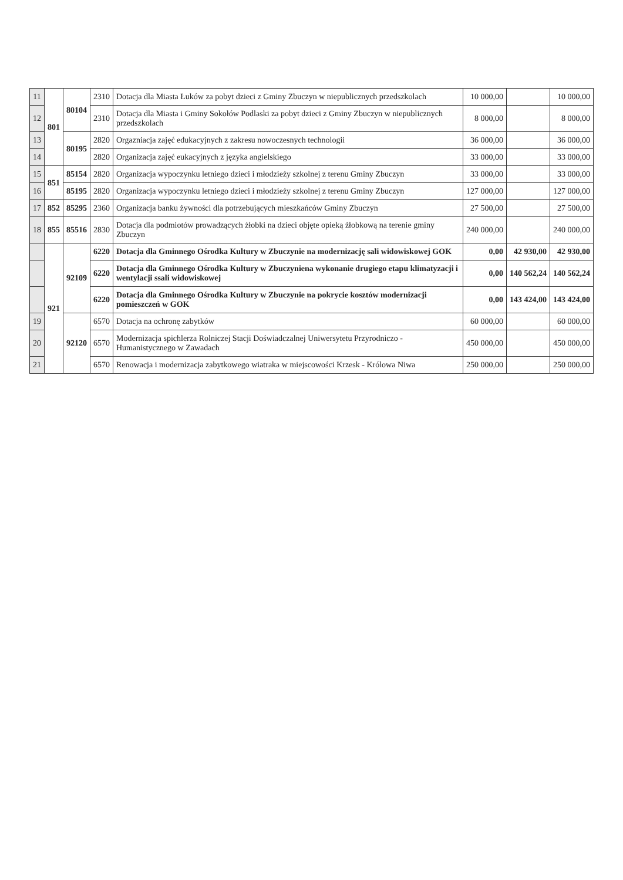| 11 | 801 | 80104 | 2310 | Dotacja dla Miasta Łuków za pobyt dzieci z Gminy Zbuczyn w niepublicznych przedszkolach | 10 000,00 | | 10 000,00 |
| 12 | | | 2310 | Dotacja dla Miasta i Gminy Sokołów Podlaski za pobyt dzieci z Gminy Zbuczyn w niepublicznych przedszkolach | 8 000,00 | | 8 000,00 |
| 13 | | 80195 | 2820 | Orgazniacja zajęć edukacyjnych z zakresu nowoczesnych technologii | 36 000,00 | | 36 000,00 |
| 14 | | | 2820 | Organizacja zajęć eukacyjnych z języka angielskiego | 33 000,00 | | 33 000,00 |
| 15 | 851 | 85154 | 2820 | Organizacja wypoczynku letniego dzieci i młodzieży szkolnej z terenu Gminy Zbuczyn | 33 000,00 | | 33 000,00 |
| 16 | | 85195 | 2820 | Organizacja wypoczynku letniego dzieci i młodzieży szkolnej z terenu Gminy Zbuczyn | 127 000,00 | | 127 000,00 |
| 17 | 852 | 85295 | 2360 | Organizacja banku żywności dla potrzebujących mieszkańców Gminy Zbuczyn | 27 500,00 | | 27 500,00 |
| 18 | 855 | 85516 | 2830 | Dotacja dla podmiotów prowadzących żłobki na dzieci objęte opieką żłobkową na terenie gminy Zbuczyn | 240 000,00 | | 240 000,00 |
| | 921 | 92109 | 6220 | Dotacja dla Gminnego Ośrodka Kultury w Zbuczynie na modernizację sali widowiskowej GOK | 0,00 | 42 930,00 | 42 930,00 |
| | | | 6220 | Dotacja dla Gminnego Ośrodka Kultury w Zbuczyniena wykonanie drugiego etapu klimatyzacji i wentylacji ssali widowiskowej | 0,00 | 140 562,24 | 140 562,24 |
| | | | 6220 | Dotacja dla Gminnego Ośrodka Kultury w Zbuczynie na pokrycie kosztów modernizacji pomieszczeń w GOK | 0,00 | 143 424,00 | 143 424,00 |
| 19 | | 92120 | 6570 | Dotacja na ochronę zabytków | 60 000,00 | | 60 000,00 |
| 20 | | | 6570 | Modernizacja spichlerza Rolniczej Stacji Doświadczalnej Uniwersytetu Przyrodniczo - Humanistycznego w Zawadach | 450 000,00 | | 450 000,00 |
| 21 | | | 6570 | Renowacja i modernizacja zabytkowego wiatraka w miejscowości Krzesk - Królowa Niwa | 250 000,00 | | 250 000,00 |